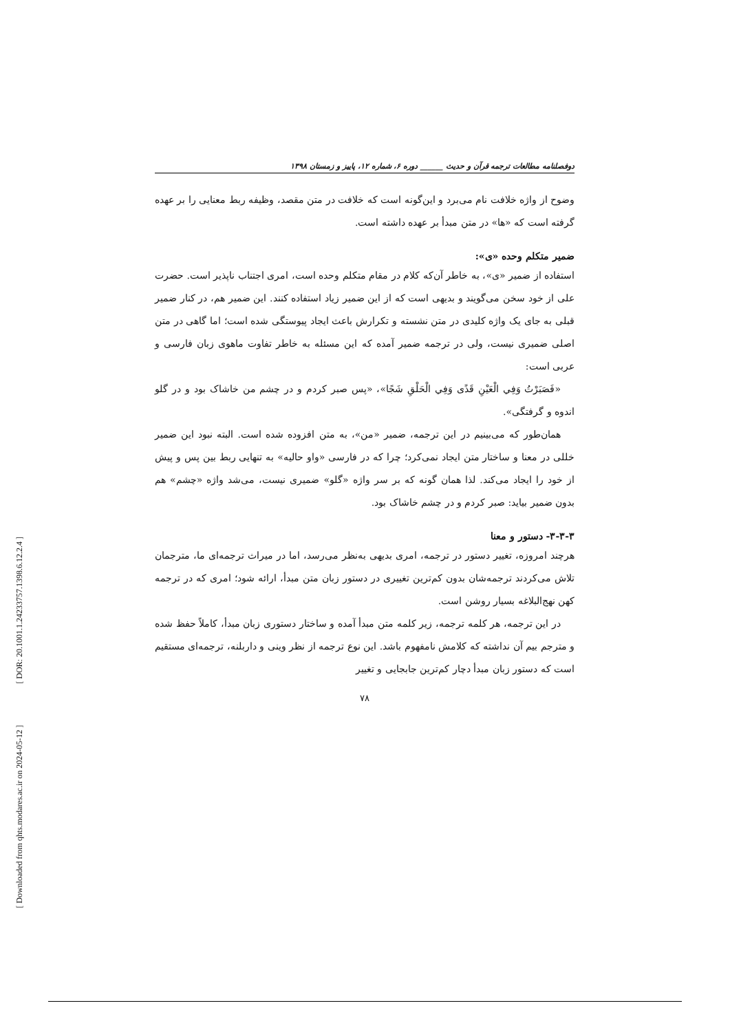[ Downloaded from qhts.modares.ac.ir on 2024-05-12 ] [ DOR: 20.1001.1.24233757.1398.6.12.2.4 ]
دوفصلنامه مطالعات ترجمه قرآن و حدیث ______ دوره ۶، شماره ۱۲، پاییز و زمستان ۱۳۹۸
وضوح از واژه خلافت نام می‌برد و این‌گونه است که خلافت در متن مقصد، وظیفه ربط معنایی را بر عهده گرفته است که «ها» در متن مبدأ بر عهده داشته است.
ضمیر متکلم وحده «ی»:
استفاده از ضمیر «ی»، به خاطر آن‌که کلام در مقام متکلم وحده است، امری اجتناب ناپذیر است. حضرت علی از خود سخن می‌گویند و بدیهی است که از این ضمیر زیاد استفاده کنند. این ضمیر هم، در کنار ضمیر قبلی به جای یک واژه کلیدی در متن نشسته و تکرارش باعث ایجاد پیوستگی شده است؛ اما گاهی در متن اصلی ضمیری نیست، ولی در ترجمه ضمیر آمده که این مسئله به خاطر تفاوت ماهوی زبان فارسی و عربی است:
«فَصَبَرْتُ وَفِي الْعَيْنِ قَذًى وَفِي الْحَلْقِ شَجًا»، «پس صبر کردم و در چشم من خاشاک بود و در گلو اندوه و گرفتگی».
همان‌طور که می‌بینیم در این ترجمه، ضمیر «من»، به متن افزوده شده است. البته نبود این ضمیر خللی در معنا و ساختار متن ایجاد نمی‌کرد؛ چرا که در فارسی «واو حالیه» به تنهایی ربط بین پس و پیش از خود را ایجاد می‌کند. لذا همان گونه که بر سر واژه «گلو» ضمیری نیست، می‌شد واژه «چشم» هم بدون ضمیر بیاید: صبر کردم و در چشم خاشاک بود.
۳-۳-۳- دستور و معنا
هرچند امروزه، تغییر دستور در ترجمه، امری بدیهی به‌نظر می‌رسد، اما در میراث ترجمه‌ای ما، مترجمان تلاش می‌کردند ترجمه‌شان بدون کم‌ترین تغییری در دستور زبان متن مبدأ، ارائه شود؛ امری که در ترجمه کهن نهج‌البلاغه بسیار روشن است.
در این ترجمه، هر کلمه ترجمه، زیر کلمه متن مبدأ آمده و ساختار دستوری زبان مبدأ، کاملاً حفظ شده و مترجم بیم آن نداشته که کلامش نامفهوم باشد. این نوع ترجمه از نظر وینی و داربلنه، ترجمه‌ای مستقیم است که دستور زبان مبدأ دچار کم‌ترین جابجایی و تغییر
۷۸